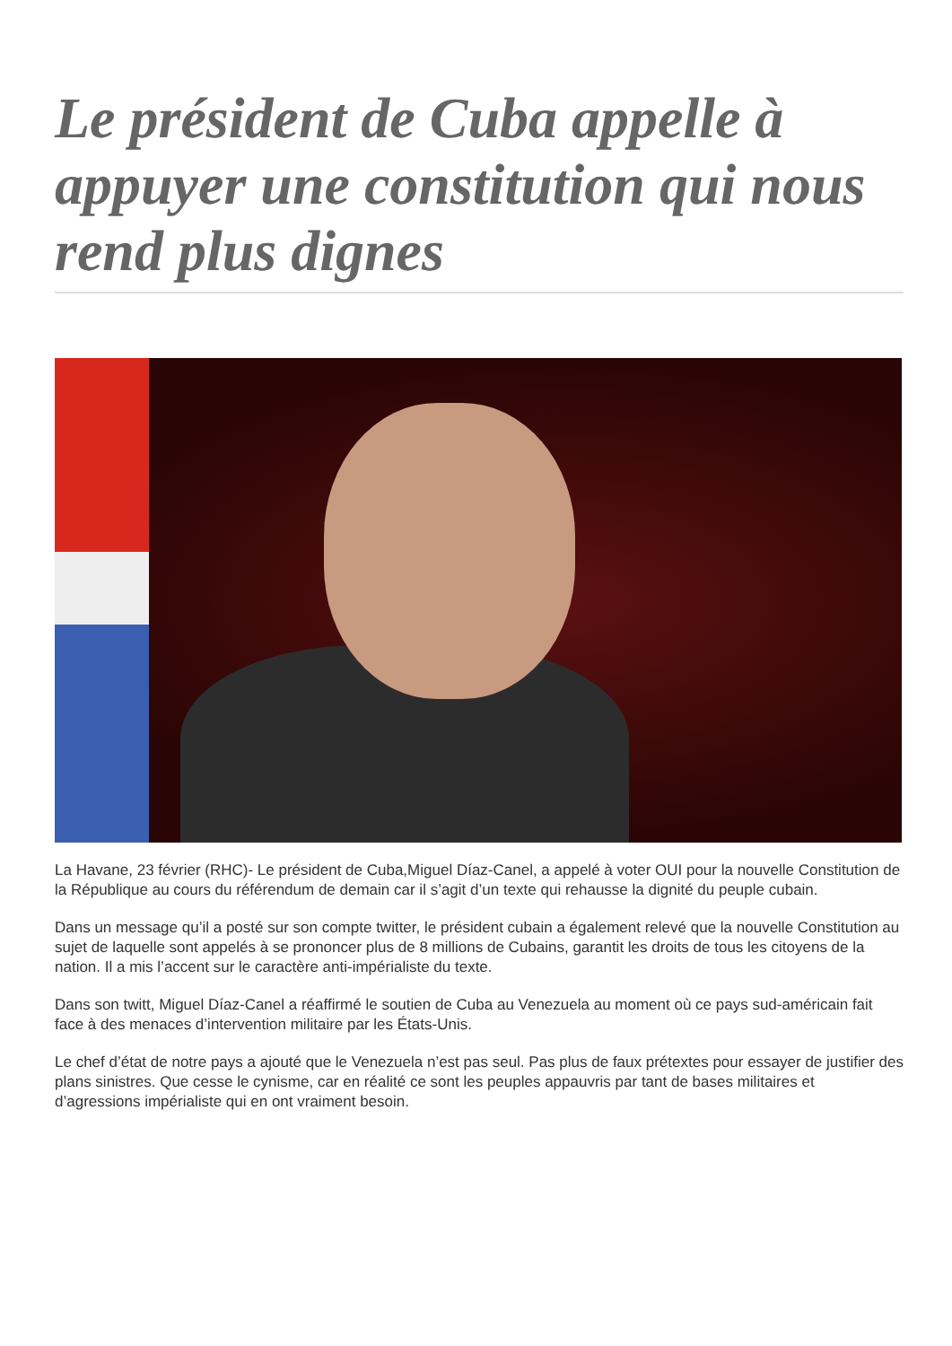Le président de Cuba appelle à appuyer une constitution qui nous rend plus dignes
La Havane, 23 février (RHC)- Le président de Cuba,Miguel Díaz-Canel, a appelé à voter OUI pour la nouvelle Constitution de la République au cours du référendum de demain car il s’agit d’un texte qui rehausse la dignité du peuple cubain.
Dans un message qu’il a posté sur son compte twitter, le président cubain a également relevé que la nouvelle Constitution au sujet de laquelle sont appelés à se prononcer plus de 8 millions de Cubains, garantit les droits de tous les citoyens de la nation. Il a mis l’accent sur le caractère anti-impérialiste du texte.
Dans son twitt, Miguel Díaz-Canel a réaffirmé le soutien de Cuba au Venezuela au moment où ce pays sud-américain fait face à des menaces d’intervention militaire par les États-Unis.
Le chef d’état de notre pays a ajouté que le Venezuela n’est pas seul. Pas plus de faux prétextes pour essayer de justifier des plans sinistres. Que cesse le cynisme, car en réalité ce sont les peuples appauvris par tant de bases militaires et d’agressions impérialiste qui en ont vraiment besoin.